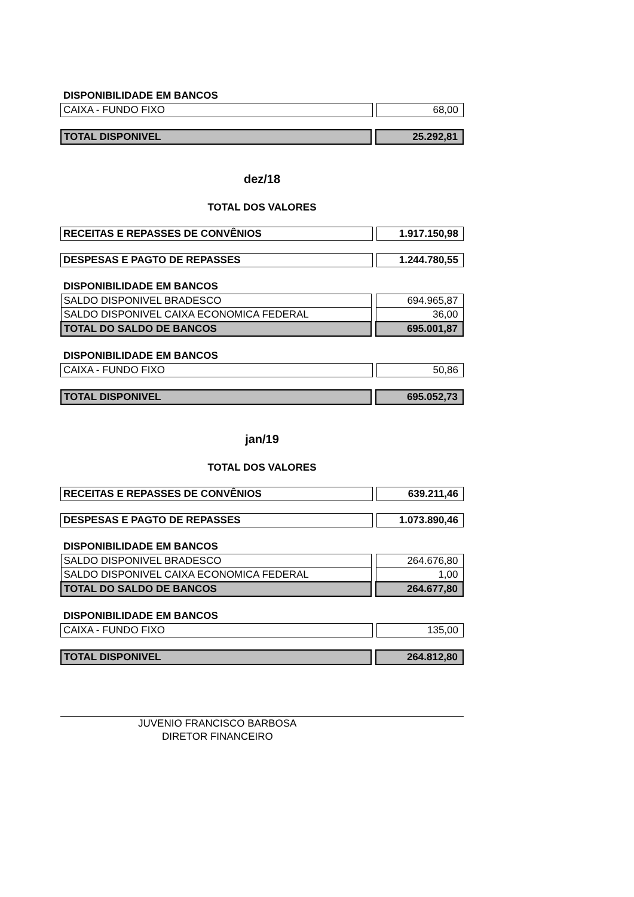DISPONIBILIDADE EM BANCOS
| CAIXA - FUNDO FIXO | | 68,00 |
| TOTAL DISPONIVEL | | 25.292,81 |
dez/18
TOTAL DOS VALORES
| RECEITAS E REPASSES DE CONVÊNIOS | | 1.917.150,98 |
| DESPESAS E PAGTO DE REPASSES | | 1.244.780,55 |
DISPONIBILIDADE EM BANCOS
| SALDO DISPONIVEL BRADESCO | | 694.965,87 |
| SALDO DISPONIVEL CAIXA ECONOMICA FEDERAL | | 36,00 |
| TOTAL DO SALDO DE BANCOS | | 695.001,87 |
DISPONIBILIDADE EM BANCOS
| CAIXA - FUNDO FIXO | | 50,86 |
| TOTAL DISPONIVEL | | 695.052,73 |
jan/19
TOTAL DOS VALORES
| RECEITAS E REPASSES DE CONVÊNIOS | | 639.211,46 |
| DESPESAS E PAGTO DE REPASSES | | 1.073.890,46 |
DISPONIBILIDADE EM BANCOS
| SALDO DISPONIVEL BRADESCO | | 264.676,80 |
| SALDO DISPONIVEL CAIXA ECONOMICA FEDERAL | | 1,00 |
| TOTAL DO SALDO DE BANCOS | | 264.677,80 |
DISPONIBILIDADE EM BANCOS
| CAIXA - FUNDO FIXO | | 135,00 |
| TOTAL DISPONIVEL | | 264.812,80 |
JUVENIO FRANCISCO BARBOSA
DIRETOR FINANCEIRO